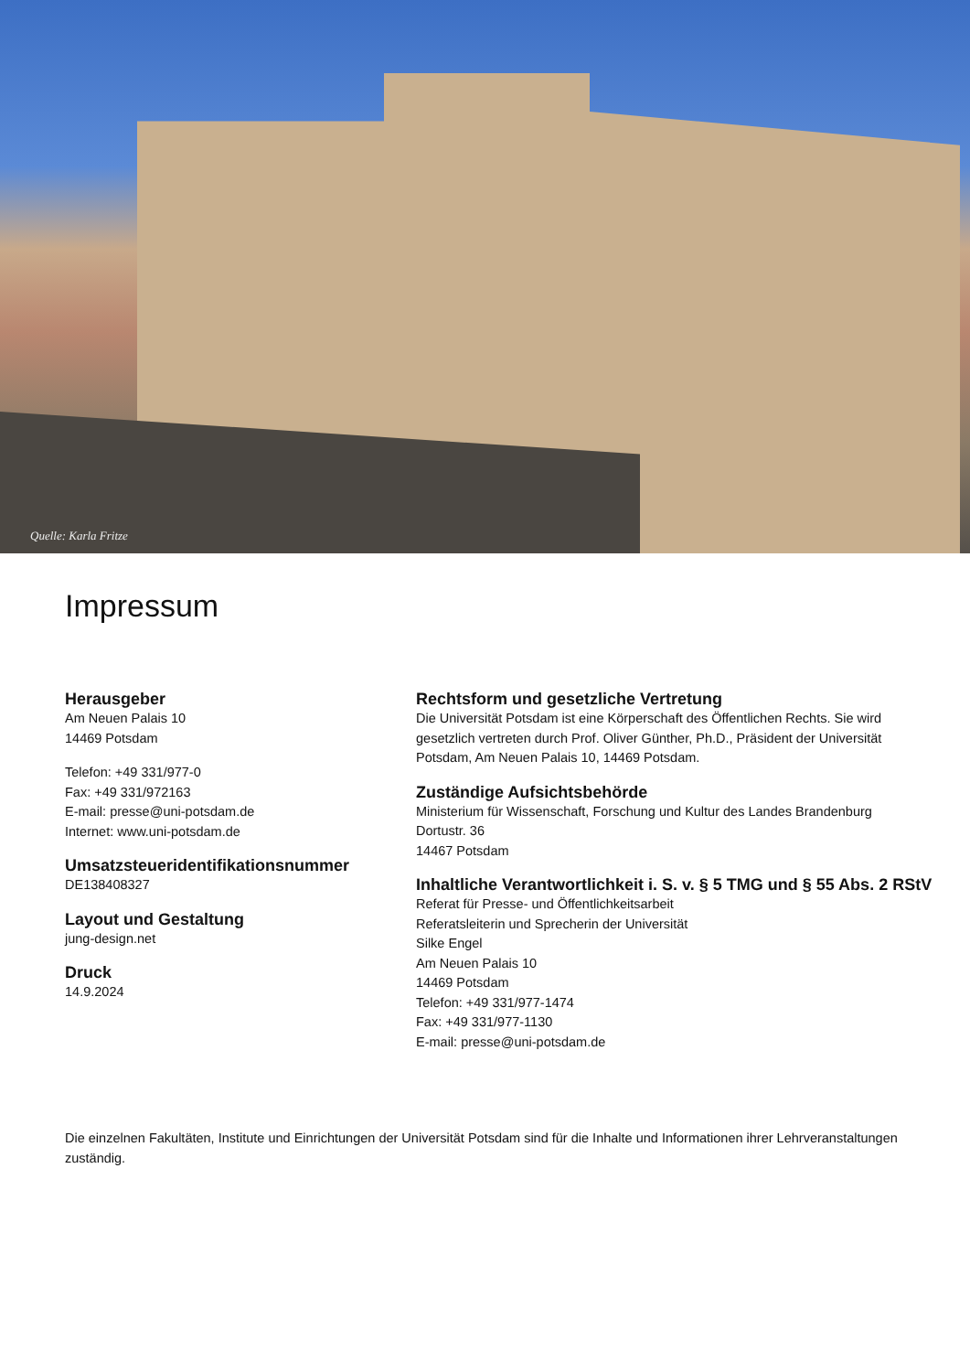Quelle: Karla Fritze
Impressum
Herausgeber
Am Neuen Palais 10
14469 Potsdam
Telefon: +49 331/977-0
Fax: +49 331/972163
E-mail: presse@uni-potsdam.de
Internet: www.uni-potsdam.de
Umsatzsteueridentifikationsnummer
DE138408327
Layout und Gestaltung
jung-design.net
Druck
14.9.2024
Rechtsform und gesetzliche Vertretung
Die Universität Potsdam ist eine Körperschaft des Öffentlichen Rechts. Sie wird gesetzlich vertreten durch Prof. Oliver Günther, Ph.D., Präsident der Universität Potsdam, Am Neuen Palais 10, 14469 Potsdam.
Zuständige Aufsichtsbehörde
Ministerium für Wissenschaft, Forschung und Kultur des Landes Brandenburg
Dortustr. 36
14467 Potsdam
Inhaltliche Verantwortlichkeit i. S. v. § 5 TMG und § 55 Abs. 2 RStV
Referat für Presse- und Öffentlichkeitsarbeit
Referatsleiterin und Sprecherin der Universität
Silke Engel
Am Neuen Palais 10
14469 Potsdam
Telefon: +49 331/977-1474
Fax: +49 331/977-1130
E-mail: presse@uni-potsdam.de
Die einzelnen Fakultäten, Institute und Einrichtungen der Universität Potsdam sind für die Inhalte und Informationen ihrer Lehrveranstaltungen zuständig.